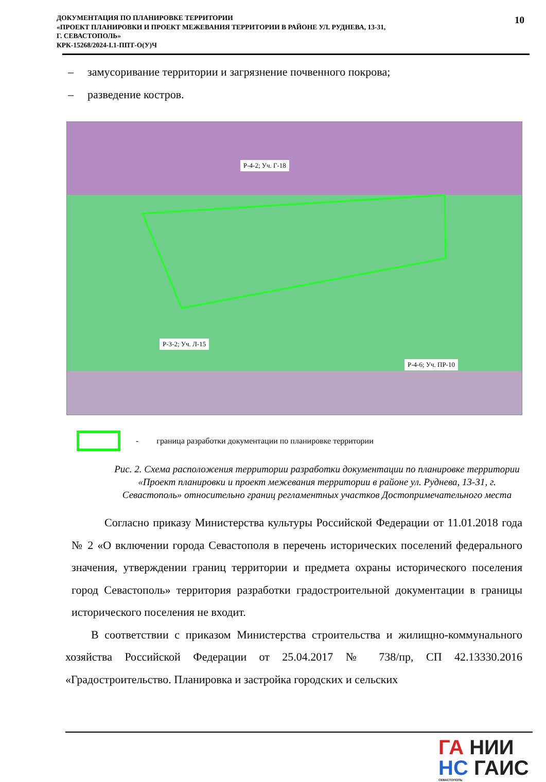ДОКУМЕНТАЦИЯ ПО ПЛАНИРОВКЕ ТЕРРИТОРИИ
«ПРОЕКТ ПЛАНИРОВКИ И ПРОЕКТ МЕЖЕВАНИЯ ТЕРРИТОРИИ В РАЙОНЕ УЛ. РУДНЕВА, 13-31,
Г. СЕВАСТОПОЛЬ»
КРК-15268/2024-I.1-ППТ-О(У)Ч
10
– замусоривание территории и загрязнение почвенного покрова;
– разведение костров.
Р-4-2; Уч. Г-18
Р-3-2; Уч. Л-15
Р-4-6; Уч. ПР-10
- граница разработки документации по планировке территории
Рис. 2. Схема расположения территории разработки документации по планировке территории «Проект планировки и проект межевания территории в районе ул. Руднева, 13-31, г. Севастополь» относительно границ регламентных участков Достопримечательного места
Согласно приказу Министерства культуры Российской Федерации от 11.01.2018 года № 2 «О включении города Севастополя в перечень исторических поселений федерального значения, утверждении границ территории и предмета охраны исторического поселения город Севастополь» территория разработки градостроительной документации в границы исторического поселения не входит.
В соответствии с приказом Министерства строительства и жилищно-коммунального хозяйства Российской Федерации от 25.04.2017 № 738/пр, СП 42.13330.2016 «Градостроительство. Планировка и застройка городских и сельских
ГА НИИ
НС ГАИС
СЕВАСТОПОЛЬ